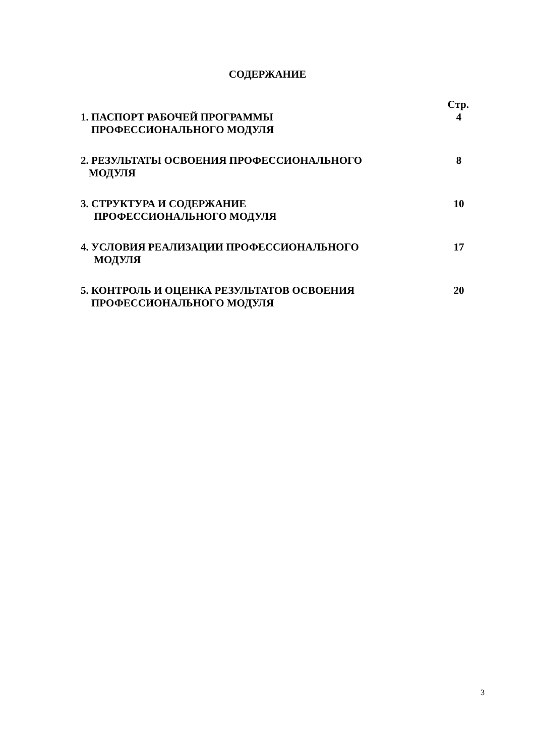СОДЕРЖАНИЕ
Стр.
1. ПАСПОРТ РАБОЧЕЙ ПРОГРАММЫ
ПРОФЕССИОНАЛЬНОГО МОДУЛЯ
4
2. РЕЗУЛЬТАТЫ ОСВОЕНИЯ ПРОФЕССИОНАЛЬНОГО
МОДУЛЯ
8
3. СТРУКТУРА И СОДЕРЖАНИЕ
ПРОФЕССИОНАЛЬНОГО МОДУЛЯ
10
4. УСЛОВИЯ РЕАЛИЗАЦИИ ПРОФЕССИОНАЛЬНОГО
МОДУЛЯ
17
5. КОНТРОЛЬ И ОЦЕНКА РЕЗУЛЬТАТОВ ОСВОЕНИЯ
ПРОФЕССИОНАЛЬНОГО МОДУЛЯ
20
3